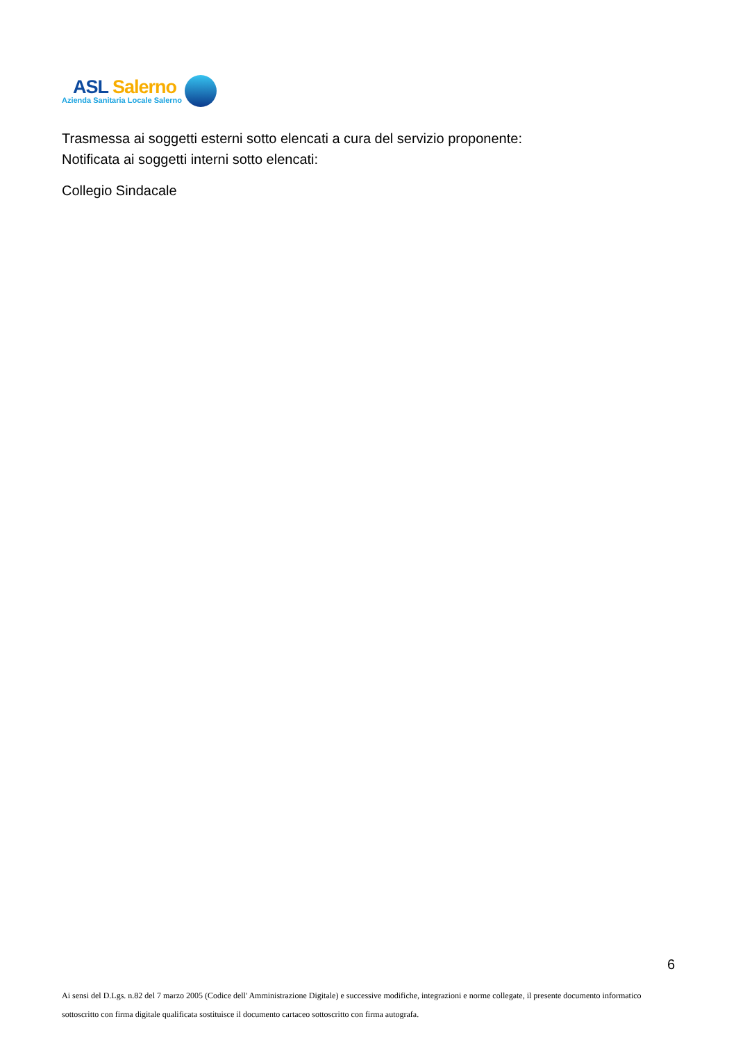ASL Salerno
Azienda Sanitaria Locale Salerno
Trasmessa ai soggetti esterni sotto elencati a cura del servizio proponente:
Notificata ai soggetti interni sotto elencati:
Collegio Sindacale
6
Ai sensi del D.Lgs. n.82 del 7 marzo 2005 (Codice dell' Amministrazione Digitale) e successive modifiche, integrazioni e norme collegate, il presente documento informatico sottoscritto con firma digitale qualificata sostituisce il documento cartaceo sottoscritto con firma autografa.